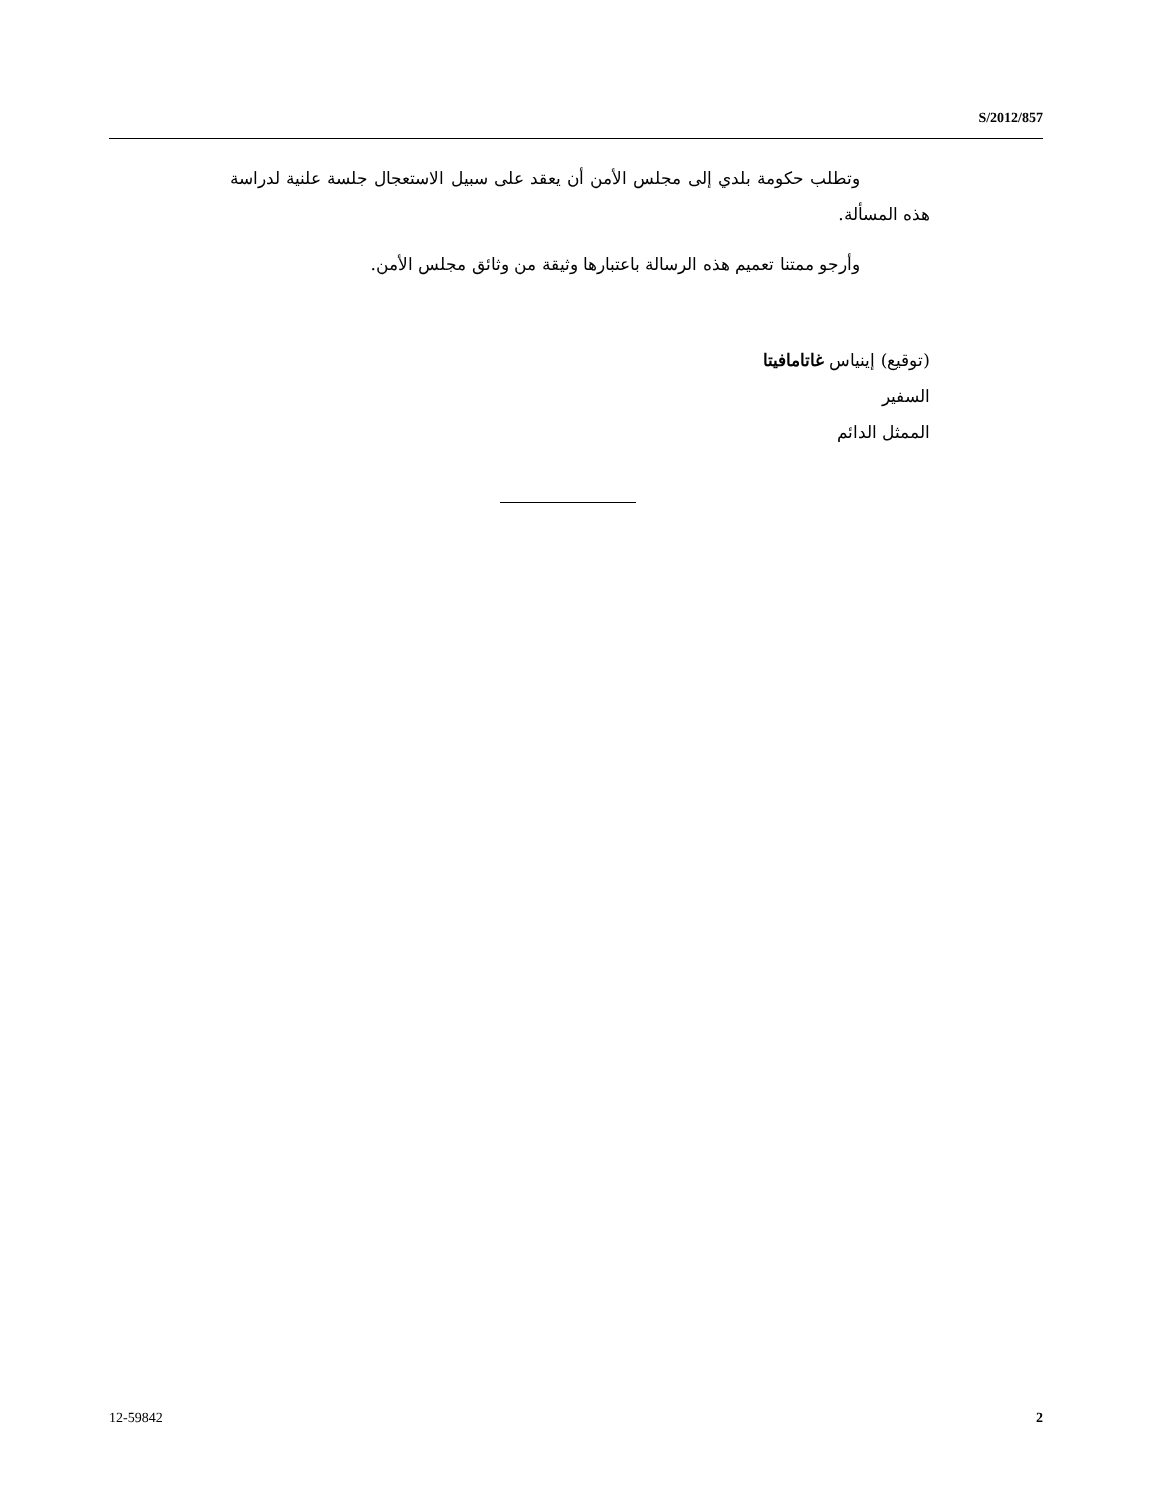S/2012/857
وتطلب حكومة بلدي إلى مجلس الأمن أن يعقد على سبيل الاستعجال جلسة علنية لدراسة هذه المسألة.
وأرجو ممتنا تعميم هذه الرسالة باعتبارها وثيقة من وثائق مجلس الأمن.
(توقيع) إينياس غاتامافيتا
السفير
الممثل الدائم
12-59842 2